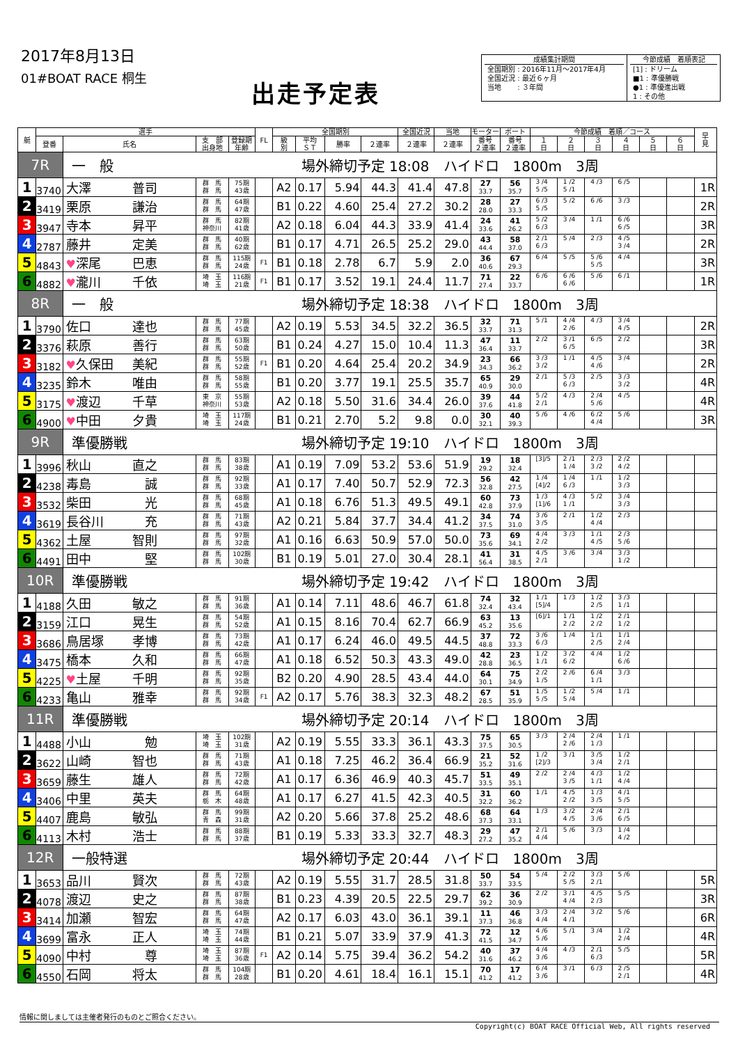2017年8月13日
01#BOAT RACE 桐生
出走予定表
成績集計期間
全国期別 : 2016年11月～2017年4月
全国近況 : 最近６ヶ月
当地　　 : ３年間
今節成績　着順表記
[1] : ドリーム
■1 : 準優勝戦
●1 : 準優進出戦
1 : その他
| 艇 | 選手 | | | | FL | 全国期別 | | | | 全国近況 | 当地 | モーター | ボート | 今節成績 着順／コース | | | | | | 早 見 |
| --- | --- | --- | --- | --- | --- | --- | --- | --- | --- | --- | --- | --- | --- | --- | --- | --- | --- | --- | --- | --- |
| | 登番 | 氏名 | 支 部 出身地 | 登録期 年齢 | | 級 別 | 平均 ＳＴ | 勝率 | ２連率 | ２連率 | ２連率 | 番号 ２連率 | 番号 ２連率 | １ 日 | ２ 日 | ３ 日 | ４ 日 | ５ 日 | ６ 日 | |
| 7R | | 一 般 場外締切予定 18:08 ハイドロ 1800m 3周 | | | | | | | | | | | | | | | | | | |
| 1 | 3740 | 大澤 普司 | 群 馬 群 馬 | 75期 43歳 | | A2 | 0.17 | 5.94 | 44.3 | 41.4 | 47.8 | 27 33.7 | 56 35.7 | 3 /4 5 /5 | 1 /2 5 /1 | 4 /3 | 6 /5 | | | 1R |
| 2 | 3419 | 栗原 謙治 | 群 馬 群 馬 | 64期 47歳 | | B1 | 0.22 | 4.60 | 25.4 | 27.2 | 30.2 | 28 28.0 | 27 33.3 | 6 /3 5 /5 | 5 /2 | 6 /6 | 3 /3 | | | 2R |
| 3 | 3947 | 寺本 昇平 | 群 馬 神奈川 | 82期 41歳 | | A2 | 0.18 | 6.04 | 44.3 | 33.9 | 41.4 | 24 33.6 | 41 26.2 | 5 /2 6 /3 | 3 /4 | 1 /1 | 6 /6 6 /5 | | | 3R |
| 4 | 2787 | 藤井 定美 | 群 馬 群 馬 | 40期 62歳 | | B1 | 0.17 | 4.71 | 26.5 | 25.2 | 29.0 | 43 44.4 | 58 37.0 | 2 /1 6 /3 | 5 /4 | 2 /3 | 4 /5 3 /4 | | | 2R |
| 5 | 4843 | ♥ 深尾 巴恵 | 群 馬 群 馬 | 115期 24歳 | F1 | B1 | 0.18 | 2.78 | 6.7 | 5.9 | 2.0 | 36 40.6 | 67 29.3 | 6 /4 | 5 /5 | 5 /6 5 /5 | 4 /4 | | | 3R |
| 6 | 4882 | ♥ 瀧川 千依 | 埼 玉 埼 玉 | 116期 21歳 | F1 | B1 | 0.17 | 3.52 | 19.1 | 24.4 | 11.7 | 71 27.4 | 22 33.7 | 6 /6 | 6 /6 6 /6 | 5 /6 | 6 /1 | | | 1R |
| 8R | | 一 般 場外締切予定 18:38 ハイドロ 1800m 3周 | | | | | | | | | | | | | | | | | | |
| 1 | 3790 | 佐口 達也 | 群 馬 群 馬 | 77期 45歳 | | A2 | 0.19 | 5.53 | 34.5 | 32.2 | 36.5 | 32 33.7 | 71 31.3 | 5 /1 | 4 /4 2 /6 | 4 /3 | 3 /4 4 /5 | | | 2R |
| 2 | 3376 | 萩原 善行 | 群 馬 群 馬 | 63期 50歳 | | B1 | 0.24 | 4.27 | 15.0 | 10.4 | 11.3 | 47 36.4 | 11 33.7 | 2 /2 | 3 /1 6 /5 | 6 /5 | 2 /2 | | | 3R |
| 3 | 3182 | ♥ 久保田 美紀 | 群 馬 群 馬 | 55期 52歳 | F1 | B1 | 0.20 | 4.64 | 25.4 | 20.2 | 34.9 | 23 34.3 | 66 36.2 | 3 /3 3 /2 | 1 /1 | 4 /5 4 /6 | 3 /4 | | | 2R |
| 4 | 3235 | 鈴木 唯由 | 群 馬 群 馬 | 58期 55歳 | | B1 | 0.20 | 3.77 | 19.1 | 25.5 | 35.7 | 65 40.9 | 29 30.0 | 2 /1 | 5 /3 6 /3 | 2 /5 | 3 /3 3 /2 | | | 4R |
| 5 | 3175 | ♥ 渡辺 千草 | 東 京 神奈川 | 55期 53歳 | | A2 | 0.18 | 5.50 | 31.6 | 34.4 | 26.0 | 39 37.6 | 44 41.8 | 5 /2 2 /1 | 4 /3 | 2 /4 5 /6 | 4 /5 | | | 4R |
| 6 | 4900 | ♥ 中田 夕貴 | 埼 玉 埼 玉 | 117期 24歳 | | B1 | 0.21 | 2.70 | 5.2 | 9.8 | 0.0 | 30 32.1 | 40 39.3 | 5 /6 | 4 /6 | 6 /2 4 /4 | 5 /6 | | | 3R |
| 9R | | 準優勝戦 場外締切予定 19:10 ハイドロ 1800m 3周 | | | | | | | | | | | | | | | | | | |
| 1 | 3996 | 秋山 直之 | 群 馬 群 馬 | 83期 38歳 | | A1 | 0.19 | 7.09 | 53.2 | 53.6 | 51.9 | 19 29.2 | 18 32.4 | [3]/5 | 2 /1 1 /4 | 2 /3 3 /2 | 2 /2 4 /2 | | | |
| 2 | 4238 | 毒島 誠 | 群 馬 群 馬 | 92期 33歳 | | A1 | 0.17 | 7.40 | 50.7 | 52.9 | 72.3 | 56 32.8 | 42 27.5 | 1 /4 [4]/2 | 1 /4 6 /3 | 1 /1 | 1 /2 3 /3 | | | |
| 3 | 3532 | 柴田 光 | 群 馬 群 馬 | 68期 45歳 | | A1 | 0.18 | 6.76 | 51.3 | 49.5 | 49.1 | 60 42.8 | 73 37.9 | 1 /3 [1]/6 | 4 /3 1 /1 | 5 /2 | 3 /4 3 /3 | | | |
| 4 | 3619 | 長谷川 充 | 群 馬 群 馬 | 71期 43歳 | | A2 | 0.21 | 5.84 | 37.7 | 34.4 | 41.2 | 34 37.5 | 74 31.0 | 3 /6 3 /5 | 2 /1 | 1 /2 4 /4 | 2 /3 | | | |
| 5 | 4362 | 土屋 智則 | 群 馬 群 馬 | 97期 32歳 | | A1 | 0.16 | 6.63 | 50.9 | 57.0 | 50.0 | 73 35.6 | 69 34.1 | 4 /4 2 /2 | 3 /3 | 1 /1 4 /5 | 2 /3 5 /6 | | | |
| 6 | 4491 | 田中 堅 | 群 馬 群 馬 | 102期 30歳 | | B1 | 0.19 | 5.01 | 27.0 | 30.4 | 28.1 | 41 56.4 | 31 38.5 | 4 /5 2 /1 | 3 /6 | 3 /4 | 3 /3 1 /2 | | | |
| 10R | | 準優勝戦 場外締切予定 19:42 ハイドロ 1800m 3周 | | | | | | | | | | | | | | | | | | |
| 1 | 4188 | 久田 敏之 | 群 馬 群 馬 | 91期 36歳 | | A1 | 0.14 | 7.11 | 48.6 | 46.7 | 61.8 | 74 32.4 | 32 43.4 | 1 /1 [5]/4 | 1 /3 | 1 /2 2 /5 | 3 /3 1 /1 | | | |
| 2 | 3159 | 江口 晃生 | 群 馬 群 馬 | 54期 52歳 | | A1 | 0.15 | 8.16 | 70.4 | 62.7 | 66.9 | 63 45.2 | 13 35.6 | [6]/1 | 1 /1 2 /2 | 1 /2 2 /2 | 2 /1 1 /2 | | | |
| 3 | 3686 | 鳥居塚 孝博 | 群 馬 群 馬 | 73期 42歳 | | A1 | 0.17 | 6.24 | 46.0 | 49.5 | 44.5 | 37 48.8 | 72 33.3 | 3 /6 6 /3 | 1 /4 | 1 /1 2 /5 | 1 /1 2 /4 | | | |
| 4 | 3475 | 橋本 久和 | 群 馬 群 馬 | 66期 47歳 | | A1 | 0.18 | 6.52 | 50.3 | 43.3 | 49.0 | 42 28.8 | 23 36.5 | 1 /2 1 /1 | 3 /2 6 /2 | 4 /4 | 1 /2 6 /6 | | | |
| 5 | 4225 | ♥ 土屋 千明 | 群 馬 群 馬 | 92期 35歳 | | B2 | 0.20 | 4.90 | 28.5 | 43.4 | 44.0 | 64 30.1 | 75 34.9 | 2 /2 1 /5 | 2 /6 | 6 /4 1 /1 | 3 /3 | | | |
| 6 | 4233 | 亀山 雅幸 | 群 馬 群 馬 | 92期 34歳 | F1 | A2 | 0.17 | 5.76 | 38.3 | 32.3 | 48.2 | 67 28.5 | 51 35.9 | 1 /5 5 /5 | 1 /2 5 /4 | 5 /4 | 1 /1 | | | |
| 11R | | 準優勝戦 場外締切予定 20:14 ハイドロ 1800m 3周 | | | | | | | | | | | | | | | | | | |
| 1 | 4488 | 小山 勉 | 埼 玉 埼 玉 | 102期 31歳 | | A2 | 0.19 | 5.55 | 33.3 | 36.1 | 43.3 | 75 37.5 | 65 30.5 | 3 /3 | 2 /4 2 /6 | 2 /4 1 /3 | 1 /1 | | | |
| 2 | 3622 | 山崎 智也 | 群 馬 群 馬 | 71期 43歳 | | A1 | 0.18 | 7.25 | 46.2 | 36.4 | 66.9 | 21 35.2 | 52 31.6 | 1 /2 [2]/3 | 3 /1 | 3 /5 3 /4 | 1 /2 2 /1 | | | |
| 3 | 3659 | 藤生 雄人 | 群 馬 群 馬 | 72期 42歳 | | A1 | 0.17 | 6.36 | 46.9 | 40.3 | 45.7 | 51 33.5 | 49 35.1 | 2 /2 | 2 /4 3 /5 | 4 /3 1 /1 | 1 /2 4 /4 | | | |
| 4 | 3406 | 中里 英夫 | 群 馬 栃 木 | 64期 48歳 | | A1 | 0.17 | 6.27 | 41.5 | 42.3 | 40.5 | 31 32.2 | 60 36.2 | 1 /1 | 4 /5 2 /2 | 1 /3 3 /5 | 4 /1 5 /5 | | | |
| 5 | 4407 | 鹿島 敏弘 | 群 馬 青 森 | 99期 31歳 | | A2 | 0.20 | 5.66 | 37.8 | 25.2 | 48.6 | 68 37.3 | 64 33.1 | 1 /3 | 3 /2 4 /5 | 2 /4 3 /6 | 2 /1 6 /5 | | | |
| 6 | 4113 | 木村 浩士 | 群 馬 群 馬 | 88期 37歳 | | B1 | 0.19 | 5.33 | 33.3 | 32.7 | 48.3 | 29 27.2 | 47 35.2 | 2 /1 4 /4 | 5 /6 | 3 /3 | 1 /4 4 /2 | | | |
| 12R | | 一般特選 場外締切予定 20:44 ハイドロ 1800m 3周 | | | | | | | | | | | | | | | | | | |
| 1 | 3653 | 品川 賢次 | 群 馬 群 馬 | 72期 43歳 | | A2 | 0.19 | 5.55 | 31.7 | 28.5 | 31.8 | 50 33.7 | 54 33.5 | 5 /4 | 2 /2 5 /5 | 3 /3 2 /1 | 5 /6 | | | 5R |
| 2 | 4078 | 渡辺 史之 | 群 馬 群 馬 | 87期 38歳 | | B1 | 0.23 | 4.39 | 20.5 | 22.5 | 29.7 | 62 39.2 | 36 30.9 | 2 /2 | 3 /1 4 /4 | 4 /5 2 /3 | 5 /5 | | | 3R |
| 3 | 3414 | 加瀬 智宏 | 群 馬 群 馬 | 64期 47歳 | | A2 | 0.17 | 6.03 | 43.0 | 36.1 | 39.1 | 11 37.3 | 46 36.8 | 3 /3 4 /4 | 2 /4 4 /1 | 3 /2 | 5 /6 | | | 6R |
| 4 | 3699 | 富永 正人 | 埼 玉 埼 玉 | 74期 44歳 | | B1 | 0.21 | 5.07 | 33.9 | 37.9 | 41.3 | 72 41.5 | 12 34.7 | 4 /6 5 /6 | 5 /1 | 3 /4 | 1 /2 2 /4 | | | 4R |
| 5 | 4090 | 中村 尊 | 埼 玉 埼 玉 | 87期 36歳 | F1 | A2 | 0.14 | 5.75 | 39.4 | 36.2 | 54.2 | 40 31.6 | 37 46.2 | 4 /4 3 /6 | 4 /3 | 2 /1 6 /3 | 5 /5 | | | 5R |
| 6 | 4550 | 石岡 将太 | 群 馬 群 馬 | 104期 28歳 | | B1 | 0.20 | 4.61 | 18.4 | 16.1 | 15.1 | 70 41.2 | 17 41.2 | 6 /4 3 /6 | 3 /1 | 6 /3 | 2 /5 2 /1 | | | 4R |
情報に関しましては主催者発行のものとご照合ください。
Copyright(c) BOAT RACE Official Web, All rights reserved